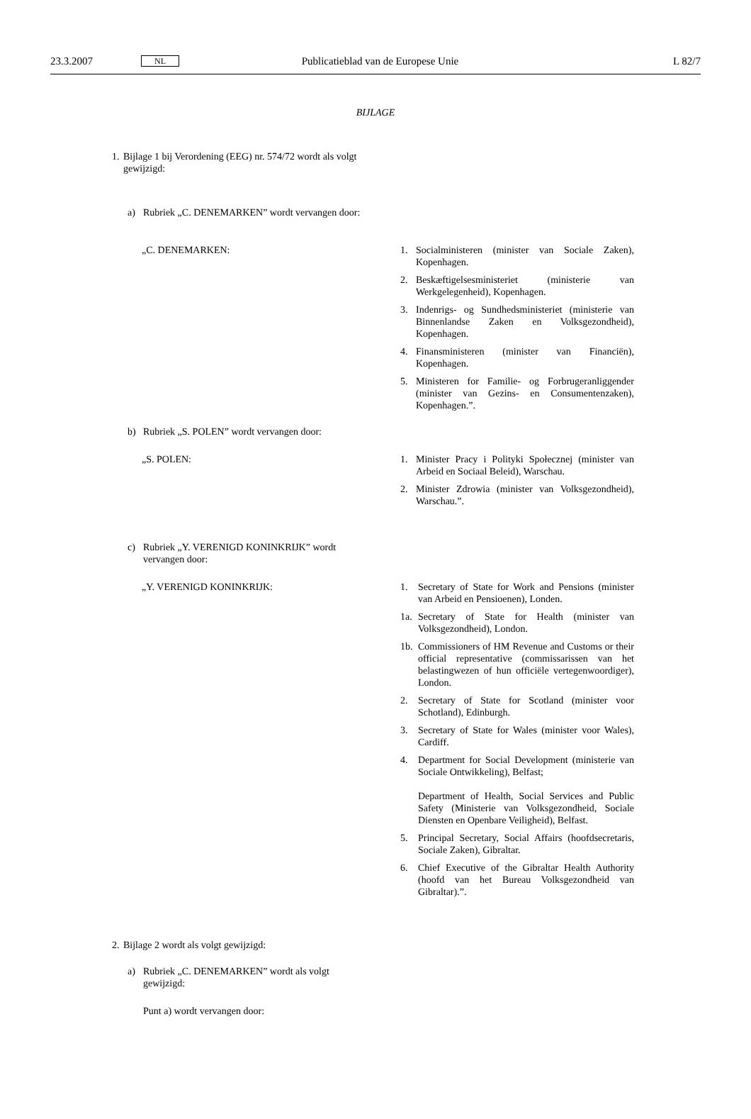23.3.2007 NL Publicatieblad van de Europese Unie L 82/7
BIJLAGE
1. Bijlage 1 bij Verordening (EEG) nr. 574/72 wordt als volgt gewijzigd:
a) Rubriek „C. DENEMARKEN” wordt vervangen door:
„C. DENEMARKEN: 1. Socialministeren (minister van Sociale Zaken), Kopenhagen.
2. Beskæftigelsesministeriet (ministerie van Werkgelegenheid), Kopenhagen.
3. Indenrigs- og Sundhedsministeriet (ministerie van Binnenlandse Zaken en Volksgezondheid), Kopenhagen.
4. Finansministeren (minister van Financiën), Kopenhagen.
5. Ministeren for Familie- og Forbrugeranliggender (minister van Gezins- en Consumentenzaken), Kopenhagen.”.
b) Rubriek „S. POLEN” wordt vervangen door:
„S. POLEN: 1. Minister Pracy i Polityki Społecznej (minister van Arbeid en Sociaal Beleid), Warschau.
2. Minister Zdrowia (minister van Volksgezondheid), Warschau.”.
c) Rubriek „Y. VERENIGD KONINKRIJK” wordt vervangen door:
„Y. VERENIGD KONINKRIJK: 1. Secretary of State for Work and Pensions (minister van Arbeid en Pensioenen), Londen.
1a. Secretary of State for Health (minister van Volksgezondheid), London.
1b. Commissioners of HM Revenue and Customs or their official representative (commissarissen van het belastingwezen of hun officiële vertegenwoordiger), London.
2. Secretary of State for Scotland (minister voor Schotland), Edinburgh.
3. Secretary of State for Wales (minister voor Wales), Cardiff.
4. Department for Social Development (ministerie van Sociale Ontwikkeling), Belfast;
Department of Health, Social Services and Public Safety (Ministerie van Volksgezondheid, Sociale Diensten en Openbare Veiligheid), Belfast.
5. Principal Secretary, Social Affairs (hoofdsecretaris, Sociale Zaken), Gibraltar.
6. Chief Executive of the Gibraltar Health Authority (hoofd van het Bureau Volksgezondheid van Gibraltar).”.
2. Bijlage 2 wordt als volgt gewijzigd:
a) Rubriek „C. DENEMARKEN” wordt als volgt gewijzigd:
Punt a) wordt vervangen door: